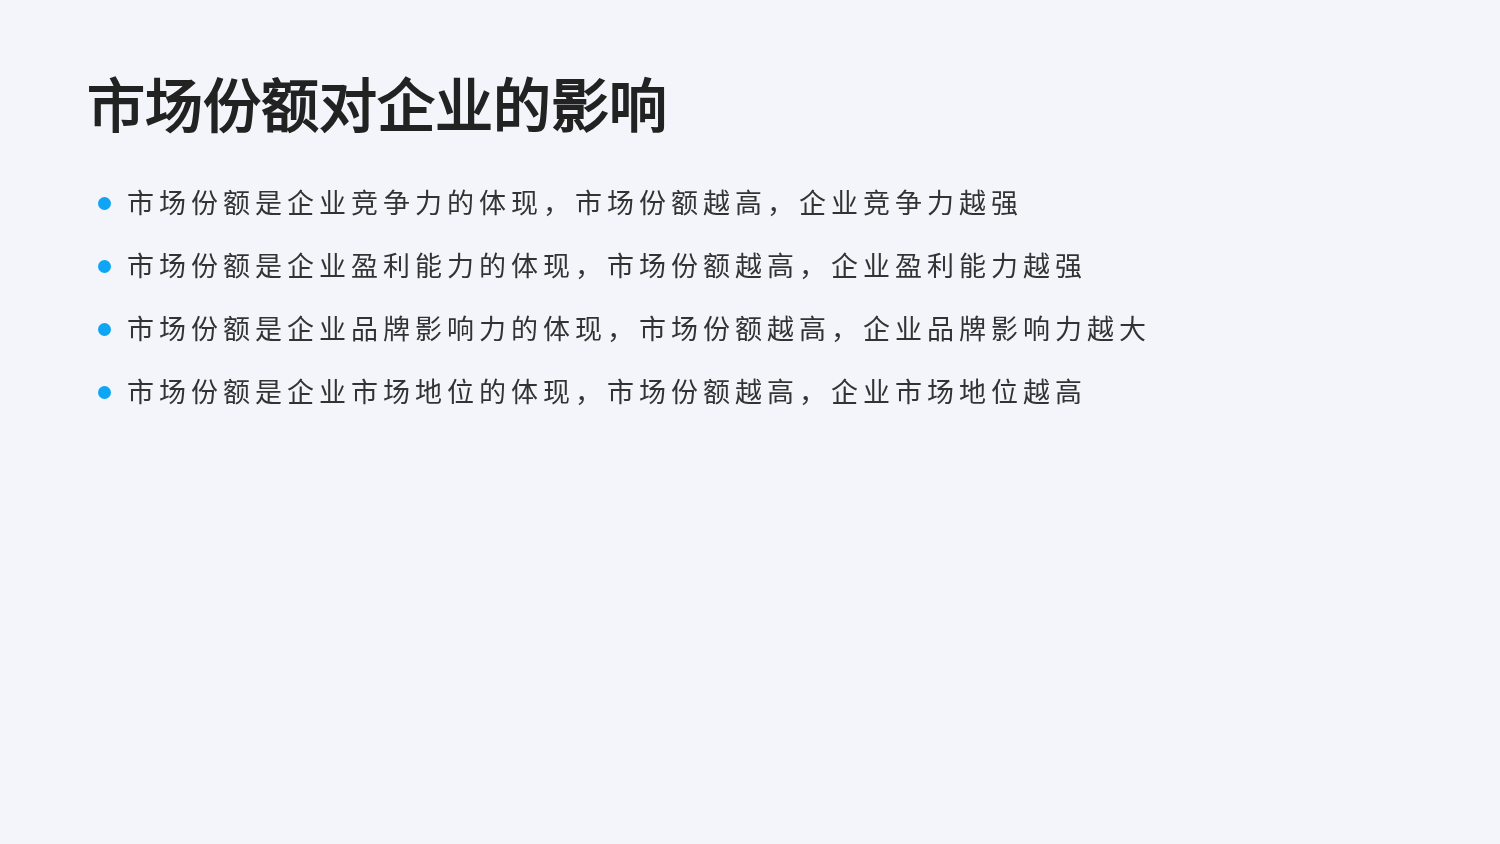市场份额对企业的影响
市场份额是企业竞争力的体现，市场份额越高，企业竞争力越强
市场份额是企业盈利能力的体现，市场份额越高，企业盈利能力越强
市场份额是企业品牌影响力的体现，市场份额越高，企业品牌影响力越大
市场份额是企业市场地位的体现，市场份额越高，企业市场地位越高